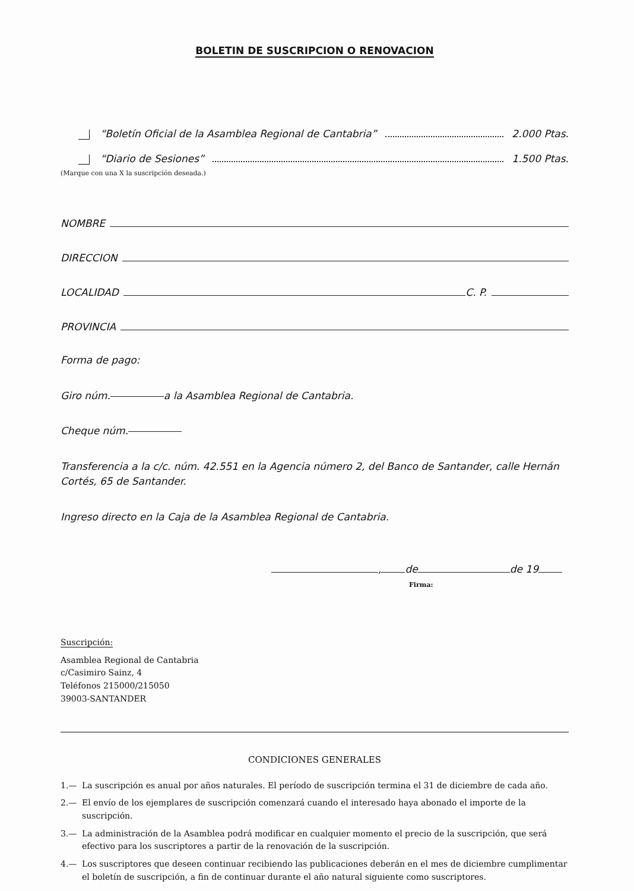BOLETIN DE SUSCRIPCION O RENOVACION
“Boletín Oficial de la Asamblea Regional de Cantabria” 2.000 Ptas.
“Diario de Sesiones” 1.500 Ptas.
(Marque con una X la suscripción deseada.)
NOMBRE
DIRECCION
LOCALIDAD C. P.
PROVINCIA
Forma de pago:
Giro núm. a la Asamblea Regional de Cantabria.
Cheque núm.
Transferencia a la c/c. núm. 42.551 en la Agencia número 2, del Banco de Santander, calle Hernán Cortés, 65 de Santander.
Ingreso directo en la Caja de la Asamblea Regional de Cantabria.
, de de 19
Firma:
Suscripción:
Asamblea Regional de Cantabria
c/Casimiro Sainz, 4
Teléfonos 215000/215050
39003-SANTANDER
CONDICIONES GENERALES
1.— La suscripción es anual por años naturales. El período de suscripción termina el 31 de diciembre de cada año.
2.— El envío de los ejemplares de suscripción comenzará cuando el interesado haya abonado el importe de la suscripción.
3.— La administración de la Asamblea podrá modificar en cualquier momento el precio de la suscripción, que será efectivo para los suscriptores a partir de la renovación de la suscripción.
4.— Los suscriptores que deseen continuar recibiendo las publicaciones deberán en el mes de diciembre cumplimentar el boletín de suscripción, a fin de continuar durante el año natural siguiente como suscriptores.